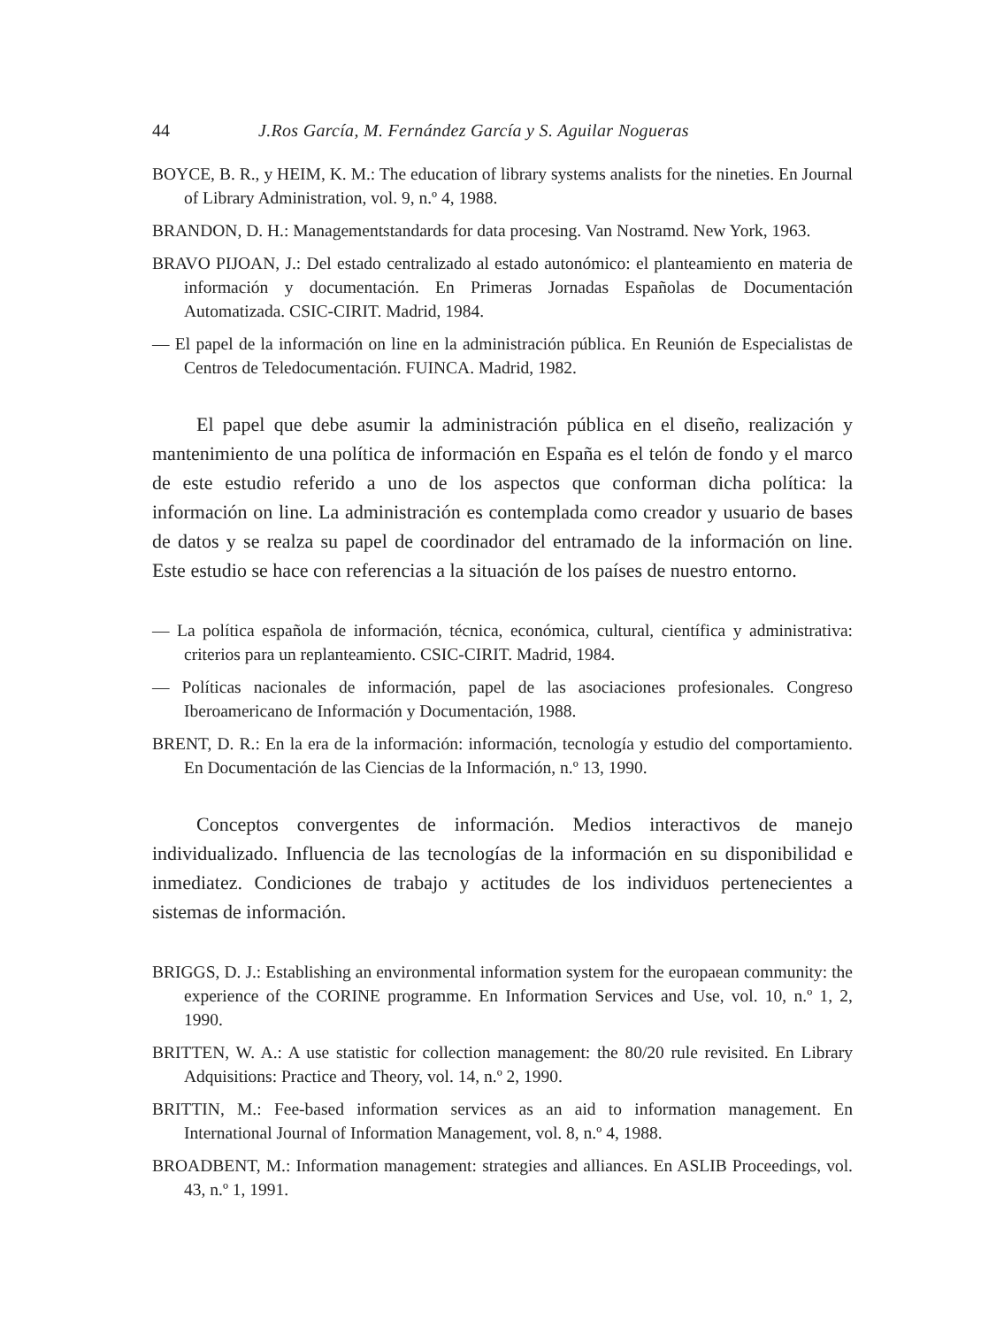44 J.Ros García, M. Fernández García y S. Aguilar Nogueras
BOYCE, B. R., y HEIM, K. M.: The education of library systems analists for the nineties. En Journal of Library Administration, vol. 9, n.º 4, 1988.
BRANDON, D. H.: Managementstandards for data procesing. Van Nostramd. New York, 1963.
BRAVO PIJOAN, J.: Del estado centralizado al estado autonómico: el planteamiento en materia de información y documentación. En Primeras Jornadas Españolas de Documentación Automatizada. CSIC-CIRIT. Madrid, 1984.
— El papel de la información on line en la administración pública. En Reunión de Especialistas de Centros de Teledocumentación. FUINCA. Madrid, 1982.
El papel que debe asumir la administración pública en el diseño, realización y mantenimiento de una política de información en España es el telón de fondo y el marco de este estudio referido a uno de los aspectos que conforman dicha política: la información on line. La administración es contemplada como creador y usuario de bases de datos y se realza su papel de coordinador del entramado de la información on line. Este estudio se hace con referencias a la situación de los países de nuestro entorno.
— La política española de información, técnica, económica, cultural, científica y administrativa: criterios para un replanteamiento. CSIC-CIRIT. Madrid, 1984.
— Políticas nacionales de información, papel de las asociaciones profesionales. Congreso Iberoamericano de Información y Documentación, 1988.
BRENT, D. R.: En la era de la información: información, tecnología y estudio del comportamiento. En Documentación de las Ciencias de la Información, n.º 13, 1990.
Conceptos convergentes de información. Medios interactivos de manejo individualizado. Influencia de las tecnologías de la información en su disponibilidad e inmediatez. Condiciones de trabajo y actitudes de los individuos pertenecientes a sistemas de información.
BRIGGS, D. J.: Establishing an environmental information system for the europaean community: the experience of the CORINE programme. En Information Services and Use, vol. 10, n.º 1, 2, 1990.
BRITTEN, W. A.: A use statistic for collection management: the 80/20 rule revisited. En Library Adquisitions: Practice and Theory, vol. 14, n.º 2, 1990.
BRITTIN, M.: Fee-based information services as an aid to information management. En International Journal of Information Management, vol. 8, n.º 4, 1988.
BROADBENT, M.: Information management: strategies and alliances. En ASLIB Proceedings, vol. 43, n.º 1, 1991.